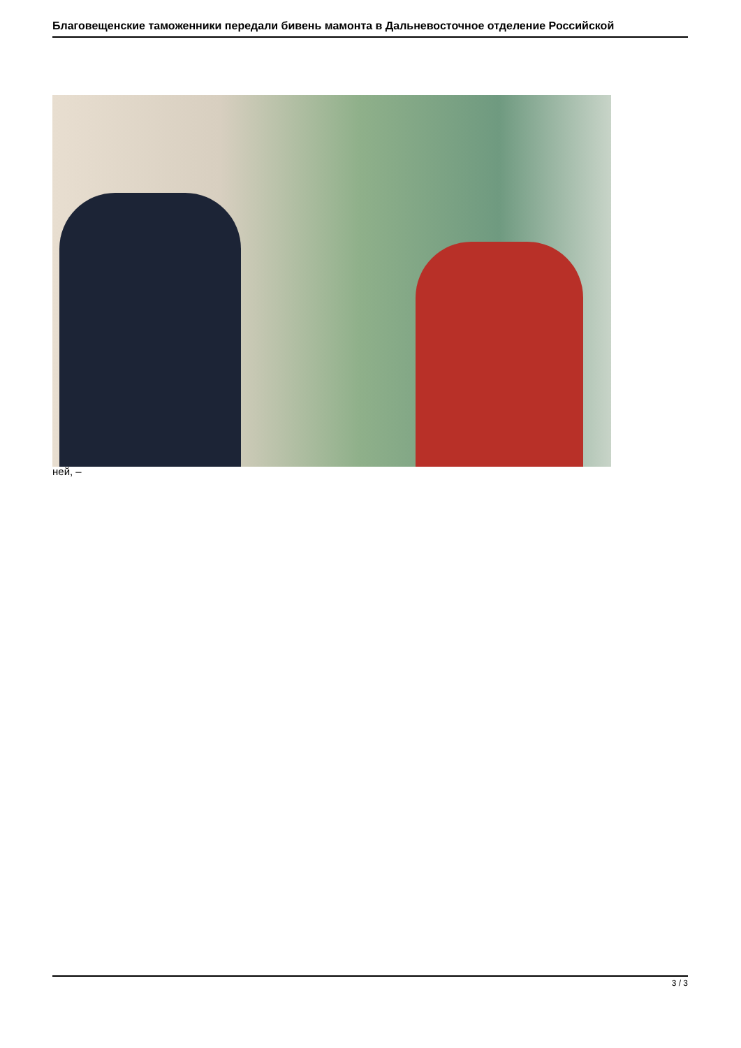Благовещенские таможенники передали бивень мамонта в Дальневосточное отделение Российской
ней, –
3 / 3